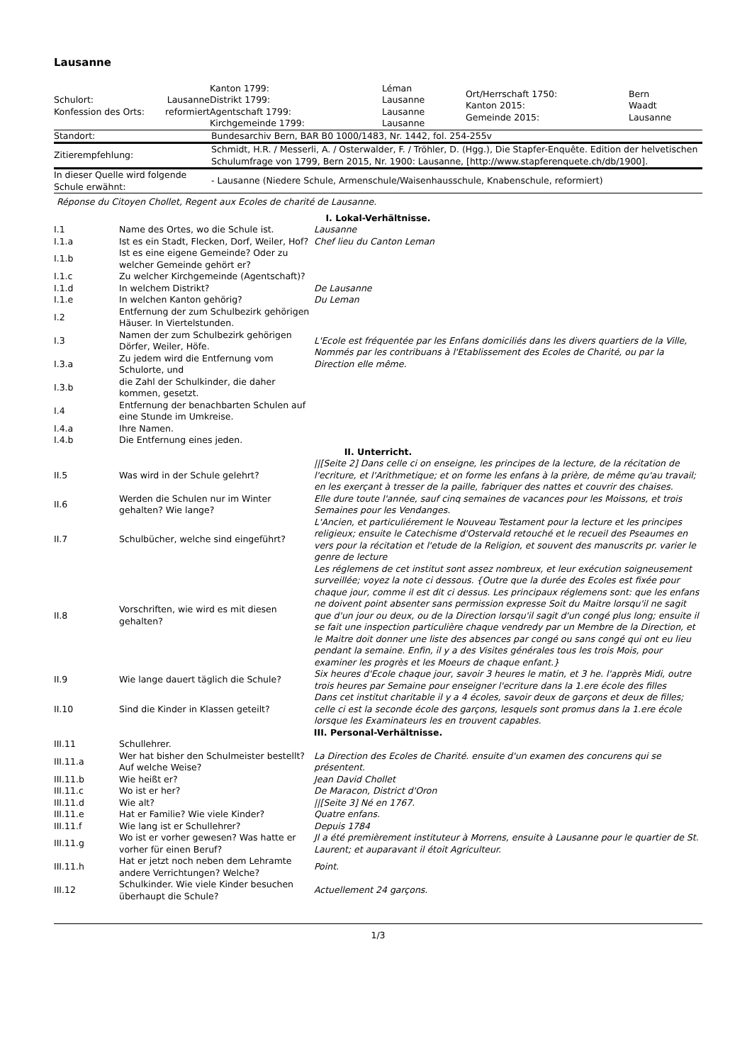Lausanne
| Schulort: Konfession des Orts: | Lausanne reformiert | Kanton 1799: Distrikt 1799: Agentschaft 1799: Kirchgemeinde 1799: | Léman Lausanne Lausanne Lausanne | Ort/Herrschaft 1750: Kanton 2015: Gemeinde 2015: | Bern Waadt Lausanne |
| Standort: | Bundesarchiv Bern, BAR B0 1000/1483, Nr. 1442, fol. 254-255v |
| Zitierempfehlung: | Schmidt, H.R. / Messerli, A. / Osterwalder, F. / Tröhler, D. (Hgg.), Die Stapfer-Enquête. Edition der helvetischen Schulumfrage von 1799, Bern 2015, Nr. 1900: Lausanne, [http://www.stapferenquete.ch/db/1900]. |
| In dieser Quelle wird folgende Schule erwähnt: | - Lausanne (Niedere Schule, Armenschule/Waisenhausschule, Knabenschule, reformiert) |
Réponse du Citoyen Chollet, Regent aux Ecoles de charité de Lausanne.
| I. Lokal-Verhältnisse. | | |
| I.1 | Name des Ortes, wo die Schule ist. | Lausanne |
| I.1.a | Ist es ein Stadt, Flecken, Dorf, Weiler, Hof? | Chef lieu du Canton Leman |
| I.1.b | Ist es eine eigene Gemeinde? Oder zu welcher Gemeinde gehört er? | |
| I.1.c | Zu welcher Kirchgemeinde (Agentschaft)? | |
| I.1.d | In welchem Distrikt? | De Lausanne |
| I.1.e | In welchen Kanton gehörig? | Du Leman |
| I.2 | Entfernung der zum Schulbezirk gehörigen Häuser. In Viertelstunden. | |
| I.3 | Namen der zum Schulbezirk gehörigen Dörfer, Weiler, Höfe. | L'Ecole est fréquentée par les Enfans domiciliés dans les divers quartiers de la Ville, Nommés par les contribuans à l'Etablissement des Ecoles de Charité, ou par la Direction elle même. |
| I.3.a | Zu jedem wird die Entfernung vom Schulorte, und | |
| I.3.b | die Zahl der Schulkinder, die daher kommen, gesetzt. | |
| I.4 | Entfernung der benachbarten Schulen auf eine Stunde im Umkreise. | |
| I.4.a | Ihre Namen. | |
| I.4.b | Die Entfernung eines jeden. | |
| II. Unterricht. | | |
| II.5 | Was wird in der Schule gelehrt? | //[Seite 2] Dans celle ci on enseigne, les principes de la lecture, de la récitation de l'ecriture, et l'Arithmetique; et on forme les enfans à la prière, de même qu'au travail; en les exerçant à tresser de la paille, fabriquer des nattes et couvrir des chaises. |
| II.6 | Werden die Schulen nur im Winter gehalten? Wie lange? | Elle dure toute l'année, sauf cinq semaines de vacances pour les Moissons, et trois Semaines pour les Vendanges. |
| II.7 | Schulbücher, welche sind eingeführt? | L'Ancien, et particuliérement le Nouveau Testament pour la lecture et les principes religieux; ensuite le Catechisme d'Ostervald retouché et le recueil des Pseaumes en vers pour la récitation et l'etude de la Religion, et souvent des manuscrits pr. varier le genre de lecture |
| II.8 | Vorschriften, wie wird es mit diesen gehalten? | Les réglemens de cet institut sont assez nombreux, et leur exécution soigneusement surveillée; voyez la note ci dessous. {Outre que la durée des Ecoles est fixée pour chaque jour, comme il est dit ci dessus. Les principaux réglemens sont: que les enfans ne doivent point absenter sans permission expresse Soit du Maitre lorsqu'il ne sagit que d'un jour ou deux, ou de la Direction lorsqu'il sagit d'un congé plus long; ensuite il se fait une inspection particulière chaque vendredy par un Membre de la Direction, et le Maitre doit donner une liste des absences par congé ou sans congé qui ont eu lieu pendant la semaine. Enfin, il y a des Visites générales tous les trois Mois, pour examiner les progrès et les Moeurs de chaque enfant.} |
| II.9 | Wie lange dauert täglich die Schule? | Six heures d'Ecole chaque jour, savoir 3 heures le matin, et 3 he. l'apprès Midi, outre trois heures par Semaine pour enseigner l'ecriture dans la 1.ere école des filles |
| II.10 | Sind die Kinder in Klassen geteilt? | Dans cet institut charitable il y a 4 écoles, savoir deux de garçons et deux de filles; celle ci est la seconde école des garçons, lesquels sont promus dans la 1.ere école lorsque les Examinateurs les en trouvent capables. |
| III. Personal-Verhältnisse. | | |
| III.11 | Schullehrer. | |
| III.11.a | Wer hat bisher den Schulmeister bestellt? Auf welche Weise? | La Direction des Ecoles de Charité. ensuite d'un examen des concurens qui se présentent. |
| III.11.b | Wie heißt er? | Jean David Chollet |
| III.11.c | Wo ist er her? | De Maracon, District d'Oron |
| III.11.d | Wie alt? | //[Seite 3] Né en 1767. |
| III.11.e | Hat er Familie? Wie viele Kinder? | Quatre enfans. |
| III.11.f | Wie lang ist er Schullehrer? | Depuis 1784 |
| III.11.g | Wo ist er vorher gewesen? Was hatte er vorher für einen Beruf? | Jl a été premièrement instituteur à Morrens, ensuite à Lausanne pour le quartier de St. Laurent; et auparavant il étoit Agriculteur. |
| III.11.h | Hat er jetzt noch neben dem Lehramte andere Verrichtungen? Welche? | Point. |
| III.12 | Schulkinder. Wie viele Kinder besuchen überhaupt die Schule? | Actuellement 24 garçons. |
1/3